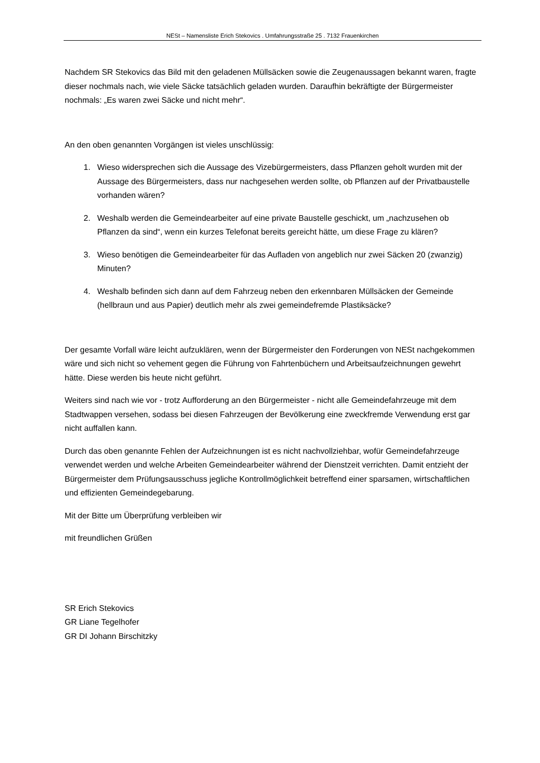NESt – Namensliste Erich Stekovics . Umfahrungsstraße 25 . 7132 Frauenkirchen
Nachdem SR Stekovics das Bild mit den geladenen Müllsäcken sowie die Zeugenaussagen bekannt waren, fragte dieser nochmals nach, wie viele Säcke tatsächlich geladen wurden. Daraufhin bekräftigte der Bürgermeister nochmals: „Es waren zwei Säcke und nicht mehr“.
An den oben genannten Vorgängen ist vieles unschlüssig:
1. Wieso widersprechen sich die Aussage des Vizebürgermeisters, dass Pflanzen geholt wurden mit der Aussage des Bürgermeisters, dass nur nachgesehen werden sollte, ob Pflanzen auf der Privatbaustelle vorhanden wären?
2. Weshalb werden die Gemeindearbeiter auf eine private Baustelle geschickt, um „nachzusehen ob Pflanzen da sind“, wenn ein kurzes Telefonat bereits gereicht hätte, um diese Frage zu klären?
3. Wieso benötigen die Gemeindearbeiter für das Aufladen von angeblich nur zwei Säcken 20 (zwanzig) Minuten?
4. Weshalb befinden sich dann auf dem Fahrzeug neben den erkennbaren Müllsäcken der Gemeinde (hellbraun und aus Papier) deutlich mehr als zwei gemeindefremde Plastiksäcke?
Der gesamte Vorfall wäre leicht aufzuklären, wenn der Bürgermeister den Forderungen von NESt nachgekommen wäre und sich nicht so vehement gegen die Führung von Fahrtenbüchern und Arbeitsaufzeichnungen gewehrt hätte. Diese werden bis heute nicht geführt.
Weiters sind nach wie vor - trotz Aufforderung an den Bürgermeister - nicht alle Gemeindefahrzeuge mit dem Stadtwappen versehen, sodass bei diesen Fahrzeugen der Bevölkerung eine zweckfremde Verwendung erst gar nicht auffallen kann.
Durch das oben genannte Fehlen der Aufzeichnungen ist es nicht nachvollziehbar, wofür Gemeindefahrzeuge verwendet werden und welche Arbeiten Gemeindearbeiter während der Dienstzeit verrichten. Damit entzieht der Bürgermeister dem Prüfungsausschuss jegliche Kontrollmöglichkeit betreffend einer sparsamen, wirtschaftlichen und effizienten Gemeindegebarung.
Mit der Bitte um Überprüfung verbleiben wir
mit freundlichen Grüßen
SR Erich Stekovics
GR Liane Tegelhofer
GR DI Johann Birschitzky